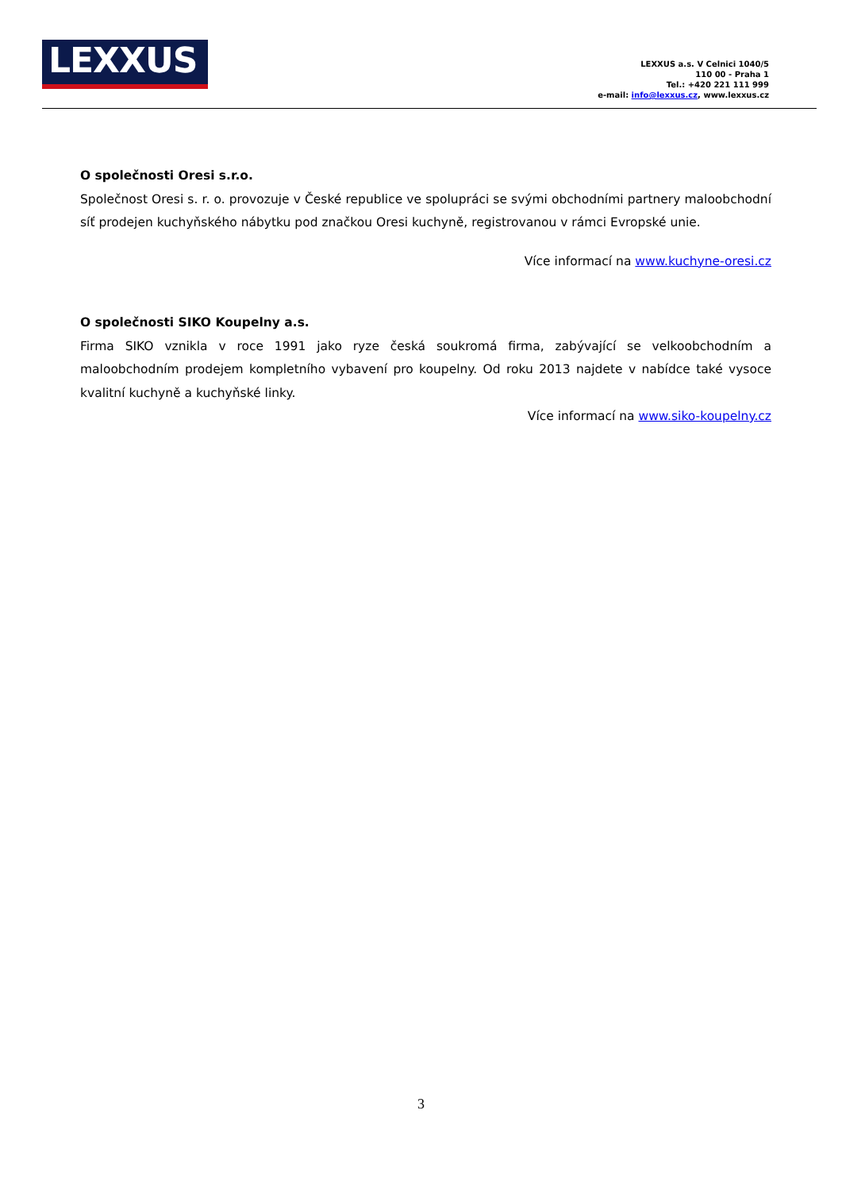LEXXUS
LEXXUS a.s. V Celnici 1040/5
110 00 - Praha 1
Tel.: +420 221 111 999
e-mail: info@lexxus.cz, www.lexxus.cz
O společnosti Oresi s.r.o.
Společnost Oresi s. r. o. provozuje v České republice ve spolupráci se svými obchodními partnery maloobchodní síť prodejen kuchyňského nábytku pod značkou Oresi kuchyně, registrovanou v rámci Evropské unie.
Více informací na www.kuchyne-oresi.cz
O společnosti SIKO Koupelny a.s.
Firma SIKO vznikla v roce 1991 jako ryze česká soukromá firma, zabývající se velkoobchodním a maloobchodním prodejem kompletního vybavení pro koupelny. Od roku 2013 najdete v nabídce také vysoce kvalitní kuchyně a kuchyňské linky.
Více informací na www.siko-koupelny.cz
3